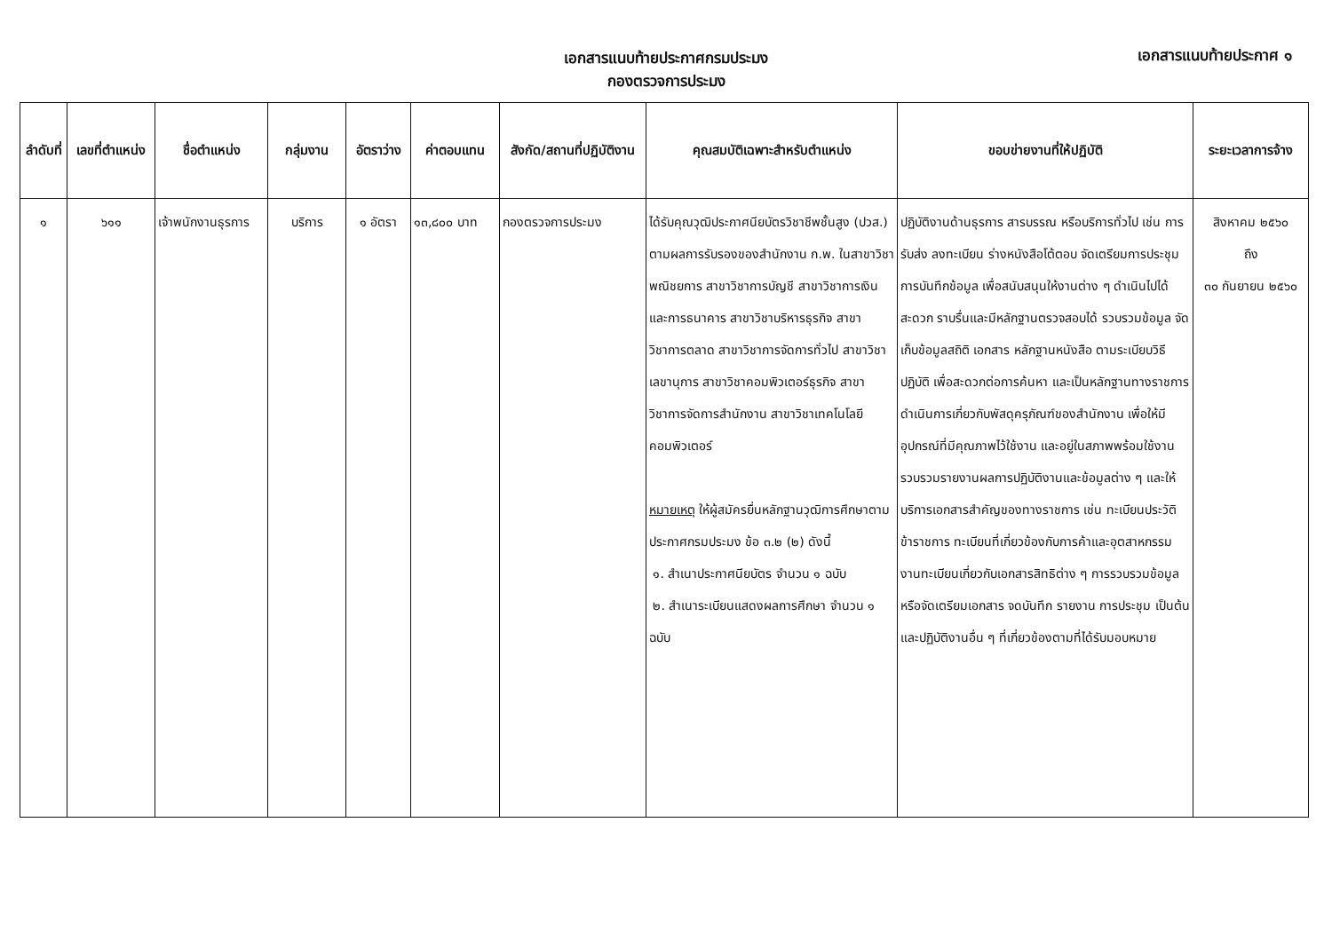เอกสารแนบท้ายประกาศกรมประมง
กองตรวจการประมง
เอกสารแนบท้ายประกาศ ๑
| ลำดับที่ | เลขที่ตำแหน่ง | ชื่อตำแหน่ง | กลุ่มงาน | อัตราว่าง | ค่าตอบแทน | สังกัด/สถานที่ปฏิบัติงาน | คุณสมบัติเฉพาะสำหรับตำแหน่ง | ขอบข่ายงานที่ให้ปฏิบัติ | ระยะเวลาการจ้าง |
| --- | --- | --- | --- | --- | --- | --- | --- | --- | --- |
| ๑ | ๖๑๑ | เจ้าพนักงานธุรการ | บริการ | ๑ อัตรา | ๑๓,๘๐๐ บาท | กองตรวจการประมง | ได้รับคุณวุฒิประกาศนียบัตรวิชาชีพชั้นสูง (ปวส.) ตามผลการรับรองของสำนักงาน ก.พ. ในสาขาวิชาพณิชยการ สาขาวิชาการบัญชี สาขาวิชาการเงินและการธนาคาร สาขาวิชาบริหารธุรกิจ สาขาวิชาการตลาด สาขาวิชาการจัดการทั่วไป สาขาวิชาเลขานุการ สาขาวิชาคอมพิวเตอร์ธุรกิจ สาขาวิชาการจัดการสำนักงาน สาขาวิชาเทคโนโลยีคอมพิวเตอร์ หมายเหตุ ให้ผู้สมัครยื่นหลักฐานวุฒิการศึกษาตามประกาศกรมประมง ข้อ ๓.๒ (๒) ดังนี้ ๑. สำเนาประกาศนียบัตร จำนวน ๑ ฉบับ ๒. สำเนาระเบียนแสดงผลการศึกษา จำนวน ๑ ฉบับ | ปฏิบัติงานด้านธุรการ สารบรรณ หรือบริการทั่วไป เช่น การรับส่ง ลงทะเบียน ร่างหนังสือโต้ตอบ จัดเตรียมการประชุม การบันทึกข้อมูล เพื่อสนับสนุนให้งานต่าง ๆ ดำเนินไปได้สะดวก ราบรื่นและมีหลักฐานตรวจสอบได้ รวบรวมข้อมูล จัดเก็บข้อมูลสถิติ เอกสาร หลักฐานหนังสือ ตามระเบียบวิธีปฏิบัติ เพื่อสะดวกต่อการค้นหา และเป็นหลักฐานทางราชการ ดำเนินการเกี่ยวกับพัสดุครุภัณฑ์ของสำนักงาน เพื่อให้มีอุปกรณ์ที่มีคุณภาพไว้ใช้งาน และอยู่ในสภาพพร้อมใช้งาน รวบรวมรายงานผลการปฏิบัติงานและข้อมูลต่าง ๆ และให้บริการเอกสารสำคัญของทางราชการ เช่น ทะเบียนประวัติข้าราชการ ทะเบียนที่เกี่ยวข้องกับการค้าและอุตสาหกรรม งานทะเบียนเกี่ยวกับเอกสารสิทธิต่าง ๆ การรวบรวมข้อมูล หรือจัดเตรียมเอกสาร จดบันทึก รายงาน การประชุม เป็นต้น และปฏิบัติงานอื่น ๆ ที่เกี่ยวข้องตามที่ได้รับมอบหมาย | สิงหาคม ๒๕๖๐ ถึง ๓๐ กันยายน ๒๕๖๐ |